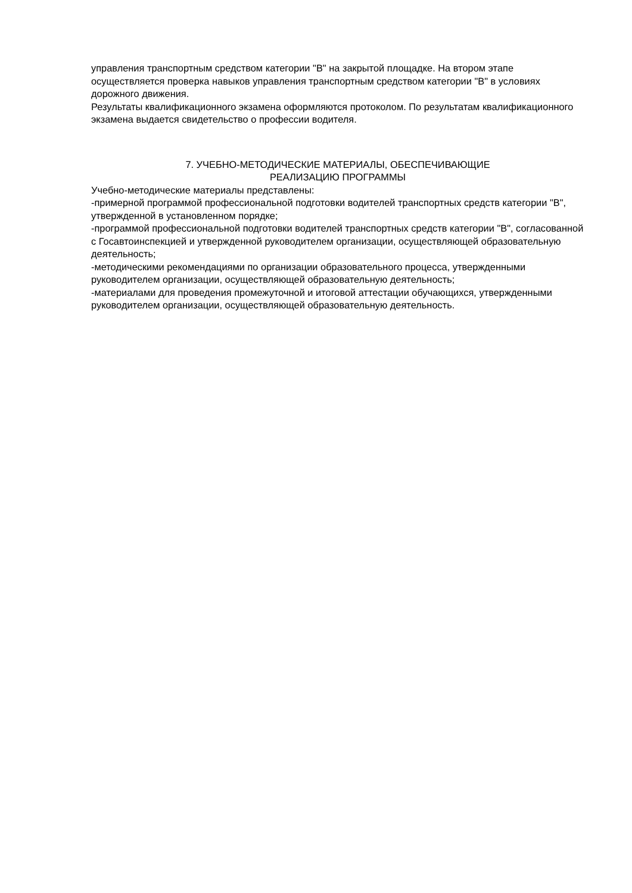управления транспортным средством категории "B" на закрытой площадке. На втором этапе осуществляется проверка навыков управления транспортным средством категории "B" в условиях дорожного движения.
Результаты квалификационного экзамена оформляются протоколом. По результатам квалификационного экзамена выдается свидетельство о профессии водителя.
7. УЧЕБНО-МЕТОДИЧЕСКИЕ МАТЕРИАЛЫ, ОБЕСПЕЧИВАЮЩИЕ
РЕАЛИЗАЦИЮ ПРОГРАММЫ
Учебно-методические материалы представлены:
-примерной программой профессиональной подготовки водителей транспортных средств категории "B", утвержденной в установленном порядке;
-программой профессиональной подготовки водителей транспортных средств категории "B", согласованной с Госавтоинспекцией и утвержденной руководителем организации, осуществляющей образовательную деятельность;
-методическими рекомендациями по организации образовательного процесса, утвержденными руководителем организации, осуществляющей образовательную деятельность;
-материалами для проведения промежуточной и итоговой аттестации обучающихся, утвержденными руководителем организации, осуществляющей образовательную деятельность.